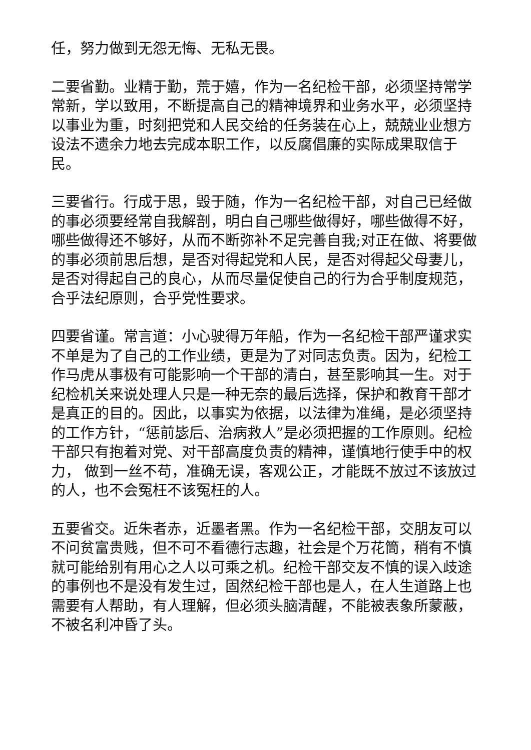任，努力做到无怨无悔、无私无畏。
二要省勤。业精于勤，荒于嬉，作为一名纪检干部，必须坚持常学常新，学以致用，不断提高自己的精神境界和业务水平，必须坚持以事业为重，时刻把党和人民交给的任务装在心上，兢兢业业想方设法不遗余力地去完成本职工作，以反腐倡廉的实际成果取信于民。
三要省行。行成于思，毁于随，作为一名纪检干部，对自己已经做的事必须要经常自我解剖，明白自己哪些做得好，哪些做得不好，哪些做得还不够好，从而不断弥补不足完善自我;对正在做、将要做的事必须前思后想，是否对得起党和人民，是否对得起父母妻儿，是否对得起自己的良心，从而尽量促使自己的行为合乎制度规范，合乎法纪原则，合乎党性要求。
四要省谨。常言道：小心驶得万年船，作为一名纪检干部严谨求实不单是为了自己的工作业绩，更是为了对同志负责。因为，纪检工作马虎从事极有可能影响一个干部的清白，甚至影响其一生。对于纪检机关来说处理人只是一种无奈的最后选择，保护和教育干部才是真正的目的。因此，以事实为依据，以法律为准绳，是必须坚持的工作方针，“惩前毖后、治病救人”是必须把握的工作原则。纪检干部只有抱着对党、对干部高度负责的精神，谨慎地行使手中的权力， 做到一丝不苟，准确无误，客观公正，才能既不放过不该放过的人，也不会冤枉不该冤枉的人。
五要省交。近朱者赤，近墨者黑。作为一名纪检干部，交朋友可以不问贫富贵贱，但不可不看德行志趣，社会是个万花筒，稍有不慎就可能给别有用心之人以可乘之机。纪检干部交友不慎的误入歧途的事例也不是没有发生过，固然纪检干部也是人，在人生道路上也需要有人帮助，有人理解，但必须头脑清醒，不能被表象所蒙蔽，不被名利冲昏了头。